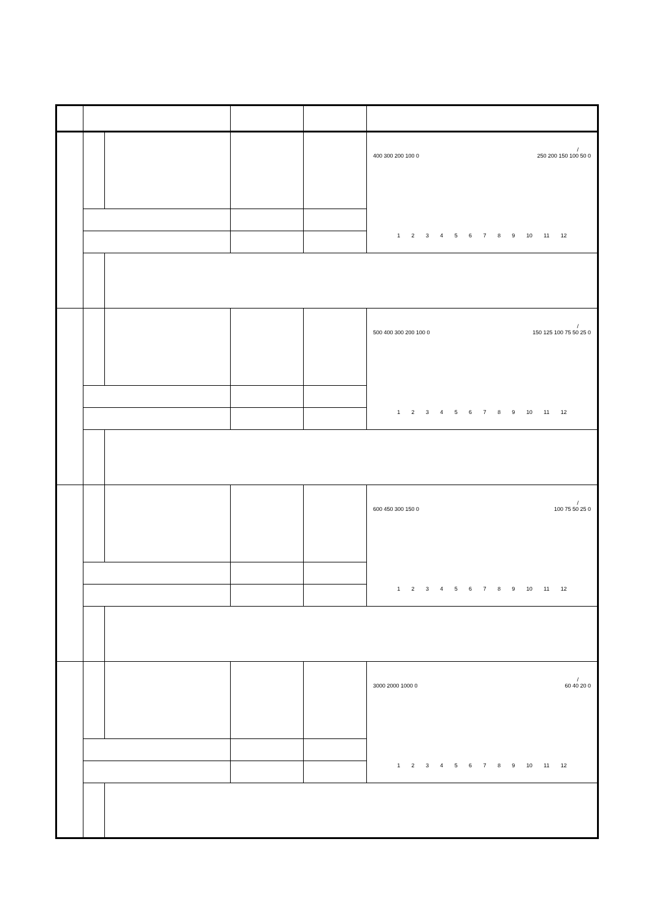| | | | | | / 400 300 200 100 0 250 200 150 100 50 0 1 2 3 4 5 6 7 8 9 10 11 12 |
| | | | | | / 500 400 300 200 100 0 150 125 100 75 50 25 0 1 2 3 4 5 6 7 8 9 10 11 12 |
| | | | | | / 600 450 300 150 0 100 75 50 25 0 1 2 3 4 5 6 7 8 9 10 11 12 |
| | | | | | / 3000 2000 1000 0 60 40 20 0 1 2 3 4 5 6 7 8 9 10 11 12 |